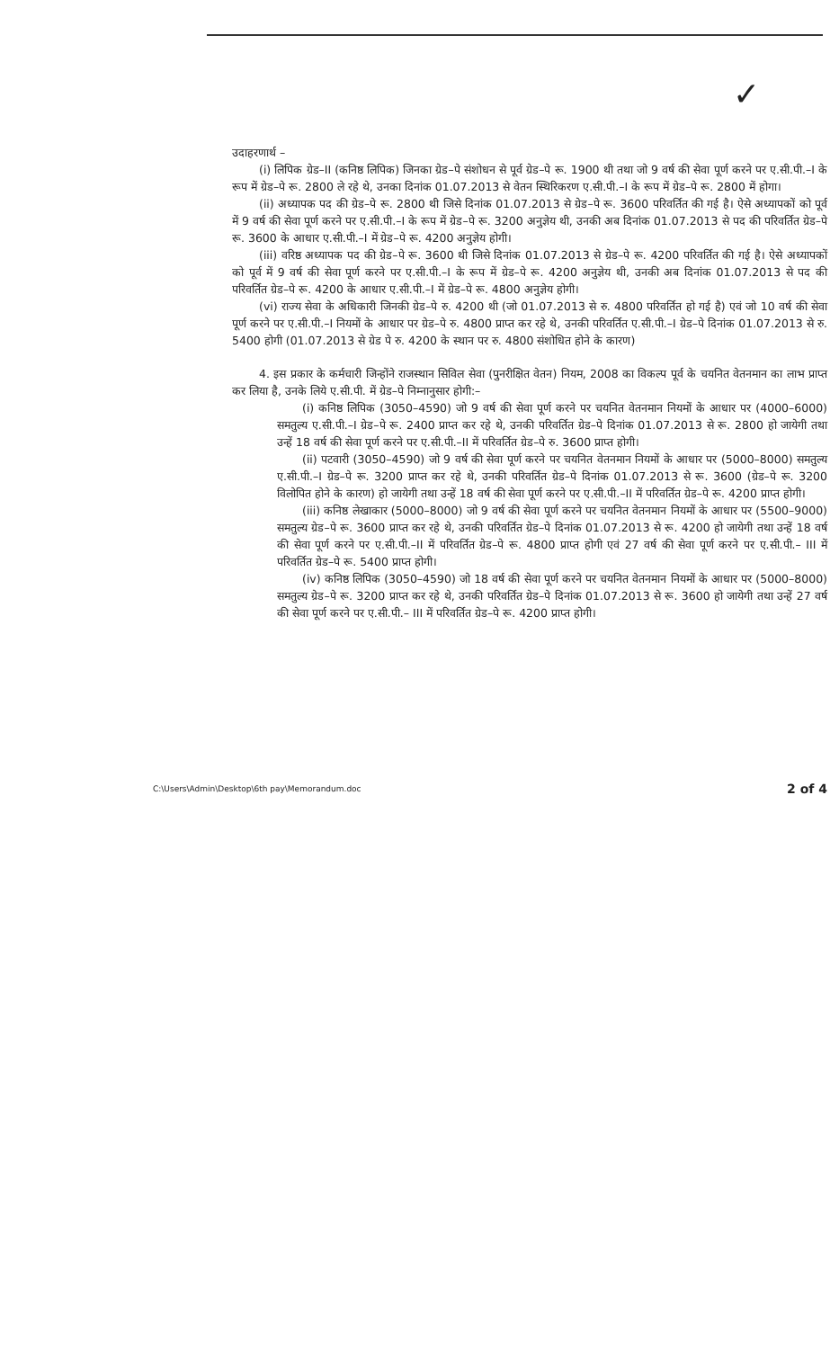✓
उदाहरणार्थ –
(i) लिपिक ग्रेड–II (कनिष्ठ लिपिक) जिनका ग्रेड–पे संशोधन से पूर्व ग्रेड–पे रू. 1900 थी तथा जो 9 वर्ष की सेवा पूर्ण करने पर ए.सी.पी.–I के रूप में ग्रेड–पे रू. 2800 ले रहे थे, उनका दिनांक 01.07.2013 से वेतन स्थिरिकरण ए.सी.पी.–I के रूप में ग्रेड–पे रू. 2800 में होगा।
(ii) अध्यापक पद की ग्रेड–पे रू. 2800 थी जिसे दिनांक 01.07.2013 से ग्रेड–पे रू. 3600 परिवर्तित की गई है। ऐसे अध्यापकों को पूर्व में 9 वर्ष की सेवा पूर्ण करने पर ए.सी.पी.–I के रूप में ग्रेड–पे रू. 3200 अनुज्ञेय थी, उनकी अब दिनांक 01.07.2013 से पद की परिवर्तित ग्रेड–पे रू. 3600 के आधार ए.सी.पी.–I में ग्रेड–पे रू. 4200 अनुज्ञेय होगी।
(iii) वरिष्ठ अध्यापक पद की ग्रेड–पे रू. 3600 थी जिसे दिनांक 01.07.2013 से ग्रेड–पे रू. 4200 परिवर्तित की गई है। ऐसे अध्यापकों को पूर्व में 9 वर्ष की सेवा पूर्ण करने पर ए.सी.पी.–I के रूप में ग्रेड–पे रू. 4200 अनुज्ञेय थी, उनकी अब दिनांक 01.07.2013 से पद की परिवर्तित ग्रेड–पे रू. 4200 के आधार ए.सी.पी.–I में ग्रेड–पे रू. 4800 अनुज्ञेय होगी।
(vi) राज्य सेवा के अधिकारी जिनकी ग्रेड–पे रु. 4200 थी (जो 01.07.2013 से रु. 4800 परिवर्तित हो गई है) एवं जो 10 वर्ष की सेवा पूर्ण करने पर ए.सी.पी.–I नियमों के आधार पर ग्रेड–पे रु. 4800 प्राप्त कर रहे थे, उनकी परिवर्तित ए.सी.पी.–I ग्रेड–पे दिनांक 01.07.2013 से रु. 5400 होगी (01.07.2013 से ग्रेड पे रु. 4200 के स्थान पर रु. 4800 संशोधित होने के कारण)
4. इस प्रकार के कर्मचारी जिन्होंने राजस्थान सिविल सेवा (पुनरीक्षित वेतन) नियम, 2008 का विकल्प पूर्व के चयनित वेतनमान का लाभ प्राप्त कर लिया है, उनके लिये ए.सी.पी. में ग्रेड–पे निम्नानुसार होगी:–
(i) कनिष्ठ लिपिक (3050–4590) जो 9 वर्ष की सेवा पूर्ण करने पर चयनित वेतनमान नियमों के आधार पर (4000–6000) समतुल्य ए.सी.पी.–I ग्रेड–पे रू. 2400 प्राप्त कर रहे थे, उनकी परिवर्तित ग्रेड–पे दिनांक 01.07.2013 से रू. 2800 हो जायेगी तथा उन्हें 18 वर्ष की सेवा पूर्ण करने पर ए.सी.पी.–II में परिवर्तित ग्रेड–पे रु. 3600 प्राप्त होगी।
(ii) पटवारी (3050–4590) जो 9 वर्ष की सेवा पूर्ण करने पर चयनित वेतनमान नियमों के आधार पर (5000–8000) समतुल्य ए.सी.पी.–I ग्रेड–पे रू. 3200 प्राप्त कर रहे थे, उनकी परिवर्तित ग्रेड–पे दिनांक 01.07.2013 से रू. 3600 (ग्रेड–पे रू. 3200 विलोपित होने के कारण) हो जायेगी तथा उन्हें 18 वर्ष की सेवा पूर्ण करने पर ए.सी.पी.–II में परिवर्तित ग्रेड–पे रू. 4200 प्राप्त होगी।
(iii) कनिष्ठ लेखाकार (5000–8000) जो 9 वर्ष की सेवा पूर्ण करने पर चयनित वेतनमान नियमों के आधार पर (5500–9000) समतुल्य ग्रेड–पे रू. 3600 प्राप्त कर रहे थे, उनकी परिवर्तित ग्रेड–पे दिनांक 01.07.2013 से रू. 4200 हो जायेगी तथा उन्हें 18 वर्ष की सेवा पूर्ण करने पर ए.सी.पी.–II में परिवर्तित ग्रेड–पे रू. 4800 प्राप्त होगी एवं 27 वर्ष की सेवा पूर्ण करने पर ए.सी.पी.– III में परिवर्तित ग्रेड–पे रू. 5400 प्राप्त होगी।
(iv) कनिष्ठ लिपिक (3050–4590) जो 18 वर्ष की सेवा पूर्ण करने पर चयनित वेतनमान नियमों के आधार पर (5000–8000) समतुल्य ग्रेड–पे रू. 3200 प्राप्त कर रहे थे, उनकी परिवर्तित ग्रेड–पे दिनांक 01.07.2013 से रू. 3600 हो जायेगी तथा उन्हें 27 वर्ष की सेवा पूर्ण करने पर ए.सी.पी.– III में परिवर्तित ग्रेड–पे रू. 4200 प्राप्त होगी।
C:\Users\Admin\Desktop\6th pay\Memorandum.doc 2 of 4